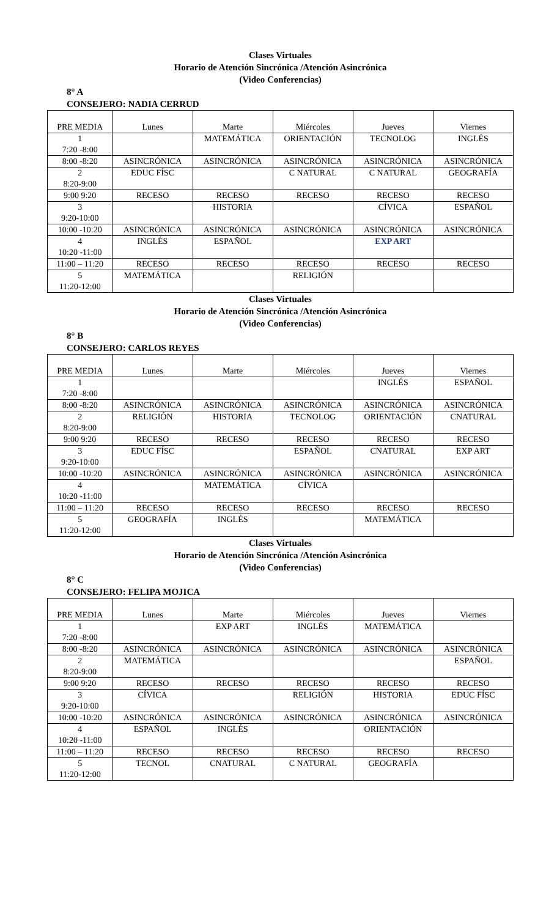Clases Virtuales
Horario de Atención Sincrónica /Atención Asincrónica
(Video Conferencias)
8° A
CONSEJERO: NADIA CERRUD
| PRE MEDIA | Lunes | Marte | Miércoles | Jueves | Viernes |
| --- | --- | --- | --- | --- | --- |
| 1 7:20 -8:00 | | MATEMÁTICA | ORIENTACIÓN | TECNOLOG | INGLÉS |
| 8:00 -8:20 | ASINCRÓNICA | ASINCRÓNICA | ASINCRÓNICA | ASINCRÓNICA | ASINCRÓNICA |
| 2 8:20-9:00 | EDUC FÍSC | | C NATURAL | C NATURAL | GEOGRAFÍA |
| 9:00 9:20 | RECESO | RECESO | RECESO | RECESO | RECESO |
| 3 9:20-10:00 | | HISTORIA | | CÍVICA | ESPAÑOL |
| 10:00 -10:20 | ASINCRÓNICA | ASINCRÓNICA | ASINCRÓNICA | ASINCRÓNICA | ASINCRÓNICA |
| 4 10:20 -11:00 | INGLÉS | ESPAÑOL | | EXP ART | |
| 11:00 – 11:20 | RECESO | RECESO | RECESO | RECESO | RECESO |
| 5 11:20-12:00 | MATEMÁTICA | | RELIGIÓN | | |
Clases Virtuales
Horario de Atención Sincrónica /Atención Asincrónica
(Video Conferencias)
8° B
CONSEJERO: CARLOS REYES
| PRE MEDIA | Lunes | Marte | Miércoles | Jueves | Viernes |
| --- | --- | --- | --- | --- | --- |
| 1 7:20 -8:00 | | | | INGLÉS | ESPAÑOL |
| 8:00 -8:20 | ASINCRÓNICA | ASINCRÓNICA | ASINCRÓNICA | ASINCRÓNICA | ASINCRÓNICA |
| 2 8:20-9:00 | RELIGIÓN | HISTORIA | TECNOLOG | ORIENTACIÓN | CNATURAL |
| 9:00 9:20 | RECESO | RECESO | RECESO | RECESO | RECESO |
| 3 9:20-10:00 | EDUC FÍSC | | ESPAÑOL | CNATURAL | EXP ART |
| 10:00 -10:20 | ASINCRÓNICA | ASINCRÓNICA | ASINCRÓNICA | ASINCRÓNICA | ASINCRÓNICA |
| 4 10:20 -11:00 | | MATEMÁTICA | CÍVICA | | |
| 11:00 – 11:20 | RECESO | RECESO | RECESO | RECESO | RECESO |
| 5 11:20-12:00 | GEOGRAFÍA | INGLÉS | | MATEMÁTICA | |
Clases Virtuales
Horario de Atención Sincrónica /Atención Asincrónica
(Video Conferencias)
8° C
CONSEJERO: FELIPA MOJICA
| PRE MEDIA | Lunes | Marte | Miércoles | Jueves | Viernes |
| --- | --- | --- | --- | --- | --- |
| 1 7:20 -8:00 | | EXP ART | INGLÉS | MATEMÁTICA | |
| 8:00 -8:20 | ASINCRÓNICA | ASINCRÓNICA | ASINCRÓNICA | ASINCRÓNICA | ASINCRÓNICA |
| 2 8:20-9:00 | MATEMÁTICA | | | | ESPAÑOL |
| 9:00 9:20 | RECESO | RECESO | RECESO | RECESO | RECESO |
| 3 9:20-10:00 | CÍVICA | | RELIGIÓN | HISTORIA | EDUC FÍSC |
| 10:00 -10:20 | ASINCRÓNICA | ASINCRÓNICA | ASINCRÓNICA | ASINCRÓNICA | ASINCRÓNICA |
| 4 10:20 -11:00 | ESPAÑOL | INGLÉS | | ORIENTACIÓN | |
| 11:00 – 11:20 | RECESO | RECESO | RECESO | RECESO | RECESO |
| 5 11:20-12:00 | TECNOL | CNATURAL | C NATURAL | GEOGRAFÍA | |